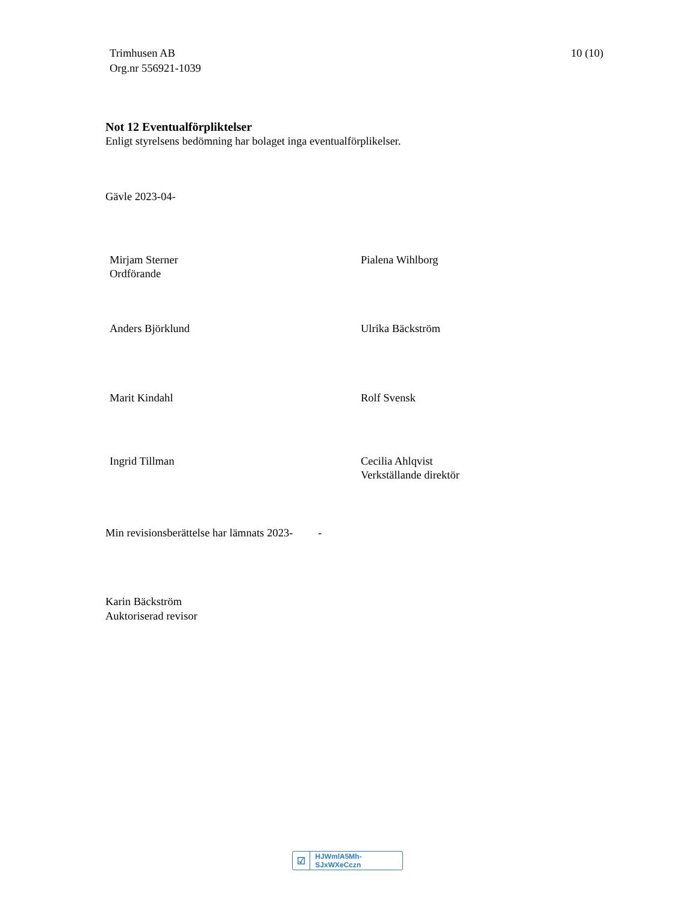Trimhusen AB
Org.nr 556921-1039
10 (10)
Not 12 Eventualförpliktelser
Enligt styrelsens bedömning har bolaget inga eventualförplikelser.
Gävle 2023-04-
Mirjam Sterner
Ordförande
Pialena Wihlborg
Anders Björklund Ulrika Bäckström
Marit Kindahl Rolf Svensk
Ingrid Tillman Cecilia Ahlqvist
Verkställande direktör
Min revisionsberättelse har lämnats 2023- -
Karin Bäckström
Auktoriserad revisor
☑ HJWmlA5Mh-SJxWXeCczn